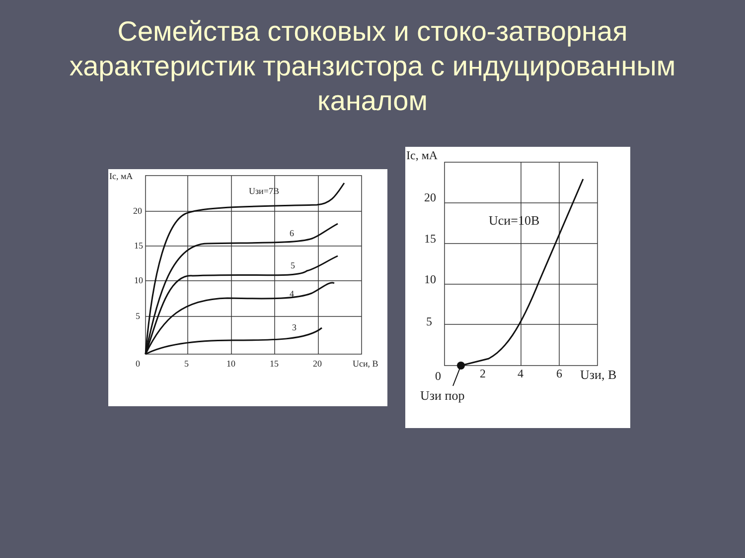Семейства стоковых и стоко-затворная характеристик транзистора с индуцированным каналом
Ic, мА
20
15
10
5
0
5
10
15
20
Uси, В
Uзи=7В
6
5
4
3
Ic, мА
20
15
10
5
0
2
4
6
Uзи, В
Uси=10В
Uзи пор